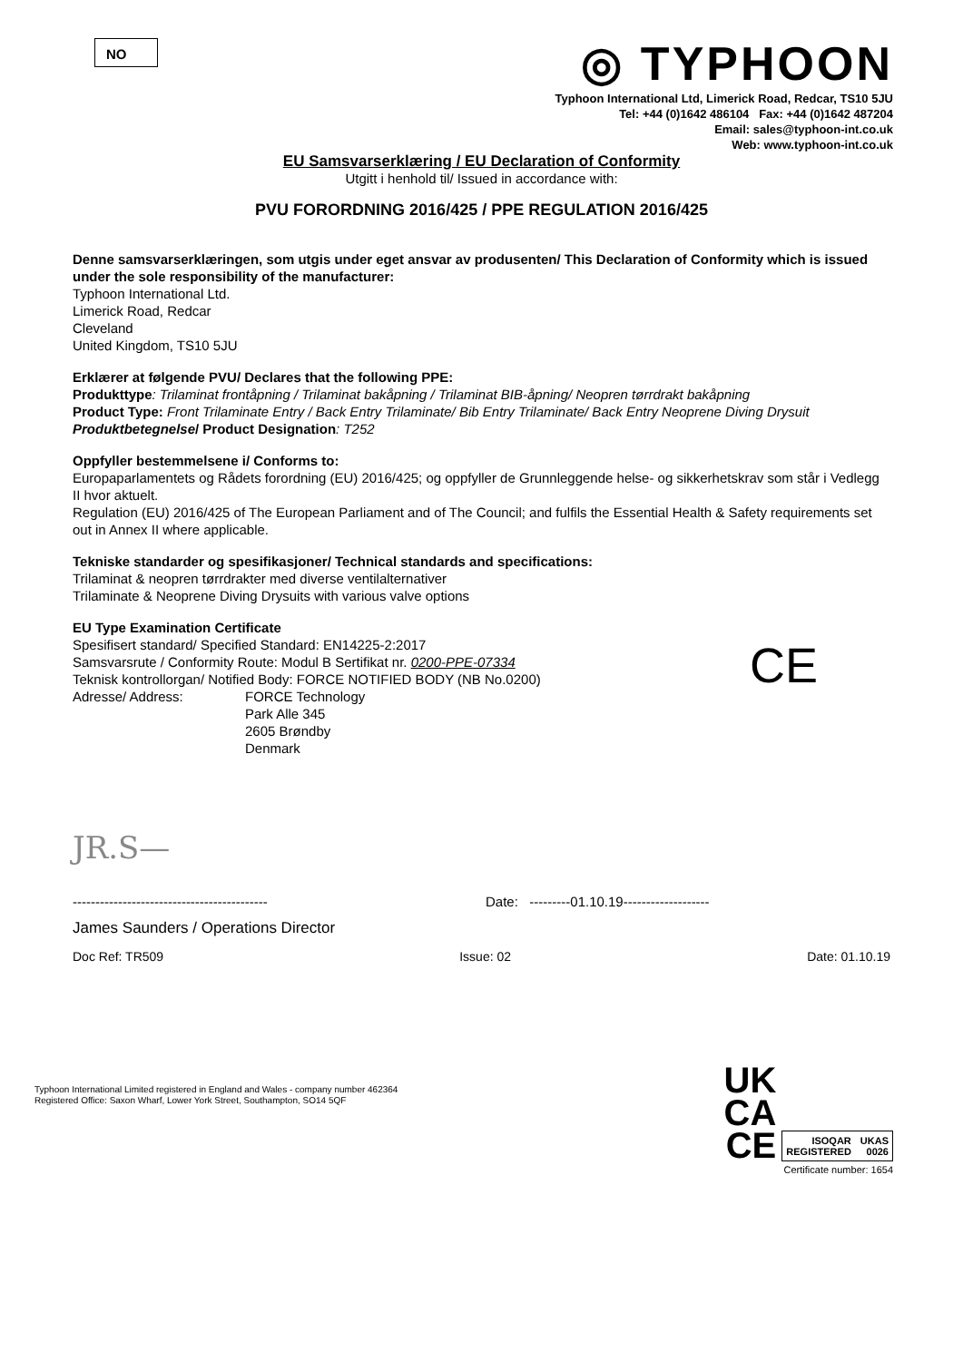NO
◎ TYPHOON
Typhoon International Ltd, Limerick Road, Redcar, TS10 5JU
Tel: +44 (0)1642 486104 Fax: +44 (0)1642 487204
Email: sales@typhoon-int.co.uk
Web: www.typhoon-int.co.uk
EU Samsvarserklæring / EU Declaration of Conformity
Utgitt i henhold til/ Issued in accordance with:
PVU FORORDNING 2016/425 / PPE REGULATION 2016/425
Denne samsvarserklæringen, som utgis under eget ansvar av produsenten/ This Declaration of Conformity which is issued under the sole responsibility of the manufacturer:
Typhoon International Ltd.
Limerick Road, Redcar
Cleveland
United Kingdom, TS10 5JU
Erklærer at følgende PVU/ Declares that the following PPE:
Produkttype: Trilaminat frontåpning / Trilaminat bakåpning / Trilaminat BIB-åpning/ Neopren tørrdrakt bakåpning
Product Type: Front Trilaminate Entry / Back Entry Trilaminate/ Bib Entry Trilaminate/ Back Entry Neoprene Diving Drysuit
Produktbetegnelse/ Product Designation: T252
Oppfyller bestemmelsene i/ Conforms to:
Europaparlamentets og Rådets forordning (EU) 2016/425; og oppfyller de Grunnleggende helse- og sikkerhetskrav som står i Vedlegg II hvor aktuelt.
Regulation (EU) 2016/425 of The European Parliament and of The Council; and fulfils the Essential Health & Safety requirements set out in Annex II where applicable.
Tekniske standarder og spesifikasjoner/ Technical standards and specifications:
Trilaminat & neopren tørrdrakter med diverse ventilalternativer
Trilaminate & Neoprene Diving Drysuits with various valve options
EU Type Examination Certificate
Spesifisert standard/ Specified Standard: EN14225-2:2017
Samsvarsrute / Conformity Route: Modul B Sertifikat nr. 0200-PPE-07334
Teknisk kontrollorgan/ Notified Body: FORCE NOTIFIED BODY (NB No.0200)
Adresse/ Address: FORCE Technology
Park Alle 345
2605 Brøndby
Denmark
CE
JR.S—
------------------------------------------- Date: ---------01.10.19-------------------
James Saunders / Operations Director
Doc Ref: TR509 Issue: 02 Date: 01.10.19
Typhoon International Limited registered in England and Wales - company number 462364
Registered Office: Saxon Wharf, Lower York Street, Southampton, SO14 5QF
UK
CA
CE
ISOQAR
REGISTERED UKAS
0026
Certificate number: 1654